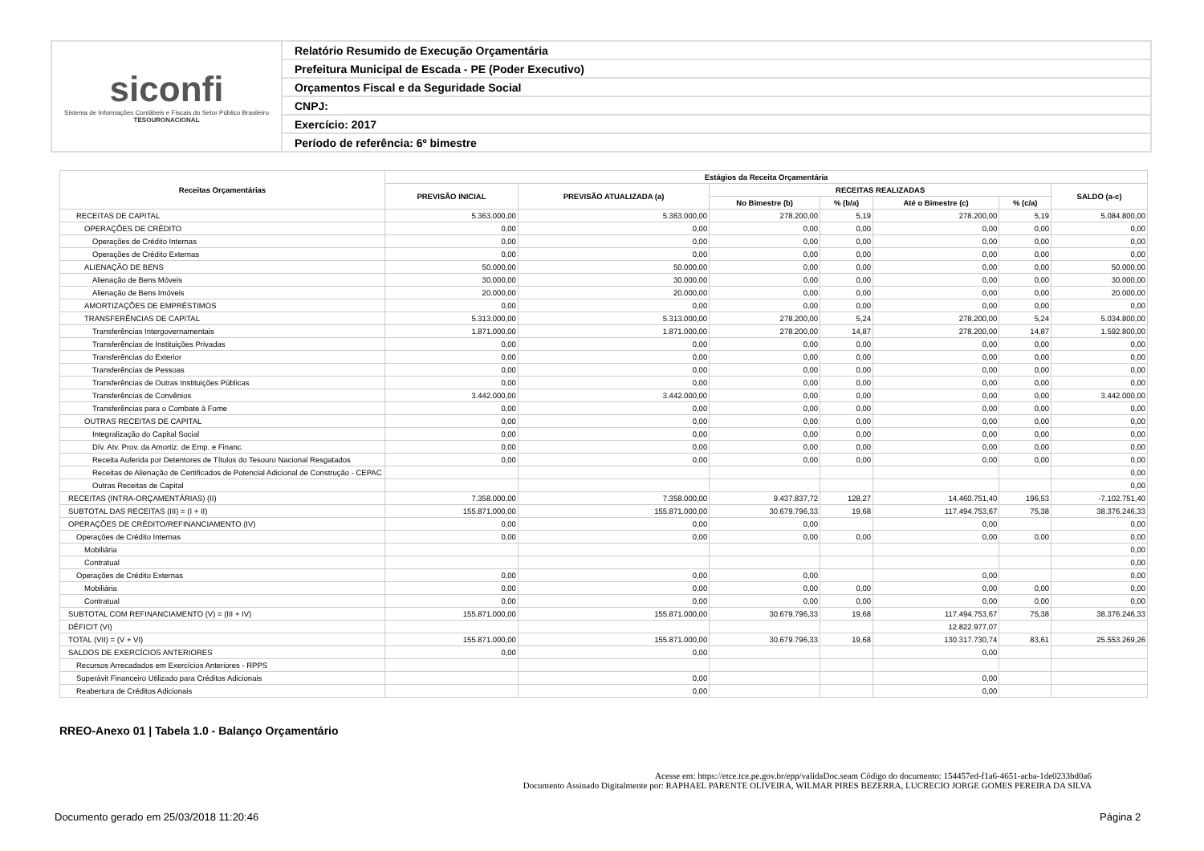siconfi
Sistema de Informações Contábeis e Fiscais do Setor Público Brasileiro
TESOURONACIONAL
Relatório Resumido de Execução Orçamentária
Prefeitura Municipal de Escada - PE (Poder Executivo)
Orçamentos Fiscal e da Seguridade Social
CNPJ:
Exercício: 2017
Período de referência: 6º bimestre
| Receitas Orçamentárias | Estágios da Receita Orçamentária | | | | | | |
| --- | --- | --- | --- | --- | --- | --- | --- |
| | PREVISÃO INICIAL | PREVISÃO ATUALIZADA (a) | RECEITAS REALIZADAS | | | | SALDO (a-c) |
| | | | No Bimestre (b) | % (b/a) | Até o Bimestre (c) | % (c/a) | |
| RECEITAS DE CAPITAL | 5.363.000,00 | 5.363.000,00 | 278.200,00 | 5,19 | 278.200,00 | 5,19 | 5.084.800,00 |
| OPERAÇÕES DE CRÉDITO | 0,00 | 0,00 | 0,00 | 0,00 | 0,00 | 0,00 | 0,00 |
| Operações de Crédito Internas | 0,00 | 0,00 | 0,00 | 0,00 | 0,00 | 0,00 | 0,00 |
| Operações de Crédito Externas | 0,00 | 0,00 | 0,00 | 0,00 | 0,00 | 0,00 | 0,00 |
| ALIENAÇÃO DE BENS | 50.000,00 | 50.000,00 | 0,00 | 0,00 | 0,00 | 0,00 | 50.000,00 |
| Alienação de Bens Móveis | 30.000,00 | 30.000,00 | 0,00 | 0,00 | 0,00 | 0,00 | 30.000,00 |
| Alienação de Bens Imóveis | 20.000,00 | 20.000,00 | 0,00 | 0,00 | 0,00 | 0,00 | 20.000,00 |
| AMORTIZAÇÕES DE EMPRÉSTIMOS | 0,00 | 0,00 | 0,00 | 0,00 | 0,00 | 0,00 | 0,00 |
| TRANSFERÊNCIAS DE CAPITAL | 5.313.000,00 | 5.313.000,00 | 278.200,00 | 5,24 | 278.200,00 | 5,24 | 5.034.800,00 |
| Transferências Intergovernamentais | 1.871.000,00 | 1.871.000,00 | 278.200,00 | 14,87 | 278.200,00 | 14,87 | 1.592.800,00 |
| Transferências de Instituições Privadas | 0,00 | 0,00 | 0,00 | 0,00 | 0,00 | 0,00 | 0,00 |
| Transferências do Exterior | 0,00 | 0,00 | 0,00 | 0,00 | 0,00 | 0,00 | 0,00 |
| Transferências de Pessoas | 0,00 | 0,00 | 0,00 | 0,00 | 0,00 | 0,00 | 0,00 |
| Transferências de Outras Instituições Públicas | 0,00 | 0,00 | 0,00 | 0,00 | 0,00 | 0,00 | 0,00 |
| Transferências de Convênios | 3.442.000,00 | 3.442.000,00 | 0,00 | 0,00 | 0,00 | 0,00 | 3.442.000,00 |
| Transferências para o Combate à Fome | 0,00 | 0,00 | 0,00 | 0,00 | 0,00 | 0,00 | 0,00 |
| OUTRAS RECEITAS DE CAPITAL | 0,00 | 0,00 | 0,00 | 0,00 | 0,00 | 0,00 | 0,00 |
| Integralização do Capital Social | 0,00 | 0,00 | 0,00 | 0,00 | 0,00 | 0,00 | 0,00 |
| Dív. Atv. Prov. da Amortiz. de Emp. e Financ. | 0,00 | 0,00 | 0,00 | 0,00 | 0,00 | 0,00 | 0,00 |
| Receita Auferida por Detentores de Títulos do Tesouro Nacional Resgatados | 0,00 | 0,00 | 0,00 | 0,00 | 0,00 | 0,00 | 0,00 |
| Receitas de Alienação de Certificados de Potencial Adicional de Construção - CEPAC | | | | | | | 0,00 |
| Outras Receitas de Capital | | | | | | | 0,00 |
| RECEITAS (INTRA-ORÇAMENTÁRIAS) (II) | 7.358.000,00 | 7.358.000,00 | 9.437.837,72 | 128,27 | 14.460.751,40 | 196,53 | -7.102.751,40 |
| SUBTOTAL DAS RECEITAS (III) = (I + II) | 155.871.000,00 | 155.871.000,00 | 30.679.796,33 | 19,68 | 117.494.753,67 | 75,38 | 38.376.246,33 |
| OPERAÇÕES DE CRÉDITO/REFINANCIAMENTO (IV) | 0,00 | 0,00 | 0,00 | | 0,00 | | 0,00 |
| Operações de Crédito Internas | 0,00 | 0,00 | 0,00 | 0,00 | 0,00 | 0,00 | 0,00 |
| Mobiliária | | | | | | | 0,00 |
| Contratual | | | | | | | 0,00 |
| Operações de Crédito Externas | 0,00 | 0,00 | 0,00 | | 0,00 | | 0,00 |
| Mobiliária | 0,00 | 0,00 | 0,00 | 0,00 | 0,00 | 0,00 | 0,00 |
| Contratual | 0,00 | 0,00 | 0,00 | 0,00 | 0,00 | 0,00 | 0,00 |
| SUBTOTAL COM REFINANCIAMENTO (V) = (III + IV) | 155.871.000,00 | 155.871.000,00 | 30.679.796,33 | 19,68 | 117.494.753,67 | 75,38 | 38.376.246,33 |
| DÉFICIT (VI) | | | | | 12.822.977,07 | | |
| TOTAL (VII) = (V + VI) | 155.871.000,00 | 155.871.000,00 | 30.679.796,33 | 19,68 | 130.317.730,74 | 83,61 | 25.553.269,26 |
| SALDOS DE EXERCÍCIOS ANTERIORES | 0,00 | 0,00 | | | 0,00 | | |
| Recursos Arrecadados em Exercícios Anteriores - RPPS | | | | | | | |
| Superávit Financeiro Utilizado para Créditos Adicionais | | 0,00 | | | 0,00 | | |
| Reabertura de Créditos Adicionais | | 0,00 | | | 0,00 | | |
RREO-Anexo 01 | Tabela 1.0 - Balanço Orçamentário
Acesse em: https://etce.tce.pe.gov.br/epp/validaDoc.seam Código do documento: 154457ed-f1a6-4651-acba-1de0233bd0a6
Documento Assinado Digitalmente por: RAPHAEL PARENTE OLIVEIRA, WILMAR PIRES BEZERRA, LUCRECIO JORGE GOMES PEREIRA DA SILVA
Documento gerado em 25/03/2018 11:20:46
Página 2